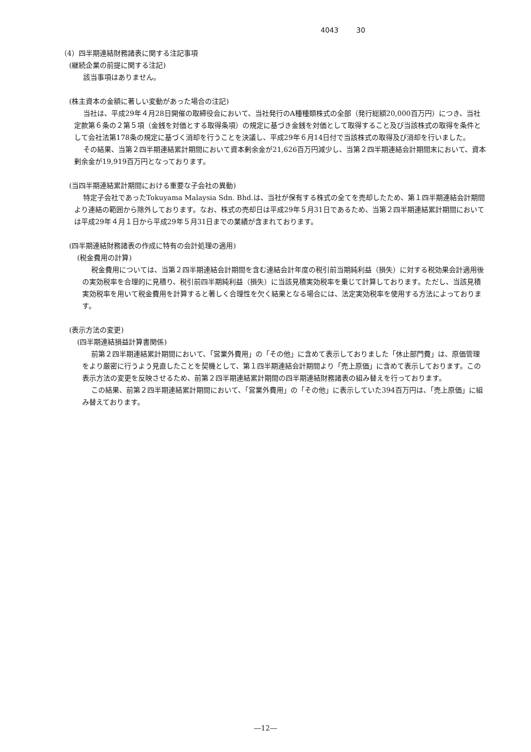4043 30
（4）四半期連結財務諸表に関する注記事項
(継続企業の前提に関する注記)
該当事項はありません。
(株主資本の金額に著しい変動があった場合の注記)
当社は、平成29年４月28日開催の取締役会において、当社発行のA種種類株式の全部（発行総額20,000百万円）につき、当社定款第６条の２第５項（金銭を対価とする取得条項）の規定に基づき金銭を対価として取得すること及び当該株式の取得を条件として会社法第178条の規定に基づく消却を行うことを決議し、平成29年６月14日付で当該株式の取得及び消却を行いました。
その結果、当第２四半期連結累計期間において資本剰余金が21,626百万円減少し、当第２四半期連結会計期間末において、資本剰余金が19,919百万円となっております。
(当四半期連結累計期間における重要な子会社の異動)
特定子会社であったTokuyama Malaysia Sdn. Bhd.は、当社が保有する株式の全てを売却したため、第１四半期連結会計期間より連結の範囲から除外しております。なお、株式の売却日は平成29年５月31日であるため、当第２四半期連結累計期間においては平成29年４月１日から平成29年５月31日までの業績が含まれております。
(四半期連結財務諸表の作成に特有の会計処理の適用)
(税金費用の計算)
税金費用については、当第２四半期連結会計期間を含む連結会計年度の税引前当期純利益（損失）に対する税効果会計適用後の実効税率を合理的に見積り、税引前四半期純利益（損失）に当該見積実効税率を乗じて計算しております。ただし、当該見積実効税率を用いて税金費用を計算すると著しく合理性を欠く結果となる場合には、法定実効税率を使用する方法によっております。
(表示方法の変更)
(四半期連結損益計算書関係)
前第２四半期連結累計期間において、「営業外費用」の「その他」に含めて表示しておりました「休止部門費」は、原価管理をより厳密に行うよう見直したことを契機として、第１四半期連結会計期間より「売上原価」に含めて表示しております。この表示方法の変更を反映させるため、前第２四半期連結累計期間の四半期連結財務諸表の組み替えを行っております。
この結果、前第２四半期連結累計期間において、「営業外費用」の「その他」に表示していた394百万円は、「売上原価」に組み替えております。
―12―